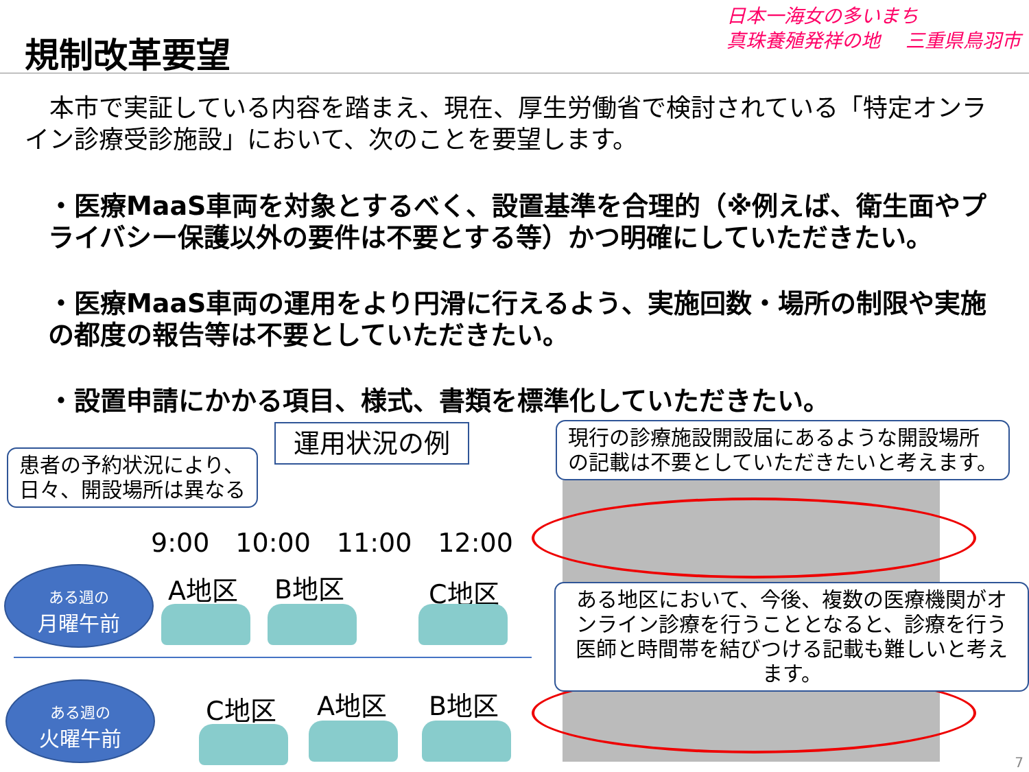規制改革要望
日本一海女の多いまち
真珠養殖発祥の地　 三重県鳥羽市
　本市で実証している内容を踏まえ、現在、厚生労働省で検討されている「特定オンライン診療受診施設」において、次のことを要望します。
・医療MaaS車両を対象とするべく、設置基準を合理的（※例えば、衛生面やプライバシー保護以外の要件は不要とする等）かつ明確にしていただきたい。
・医療MaaS車両の運用をより円滑に行えるよう、実施回数・場所の制限や実施の都度の報告等は不要としていただきたい。
・設置申請にかかる項目、様式、書類を標準化していただきたい。
運用状況の例
患者の予約状況により、
日々、開設場所は異なる
現行の診療施設開設届にあるような開設場所
の記載は不要としていただきたいと考えます。
ある地区において、今後、複数の医療機関がオンライン診療を行うこととなると、診療を行う医師と時間帯を結びつける記載も難しいと考えます。
9:00　10:00　11:00　12:00
ある週の
月曜午前
A地区 B地区 C地区
ある週の
火曜午前
C地区 A地区 B地区
7